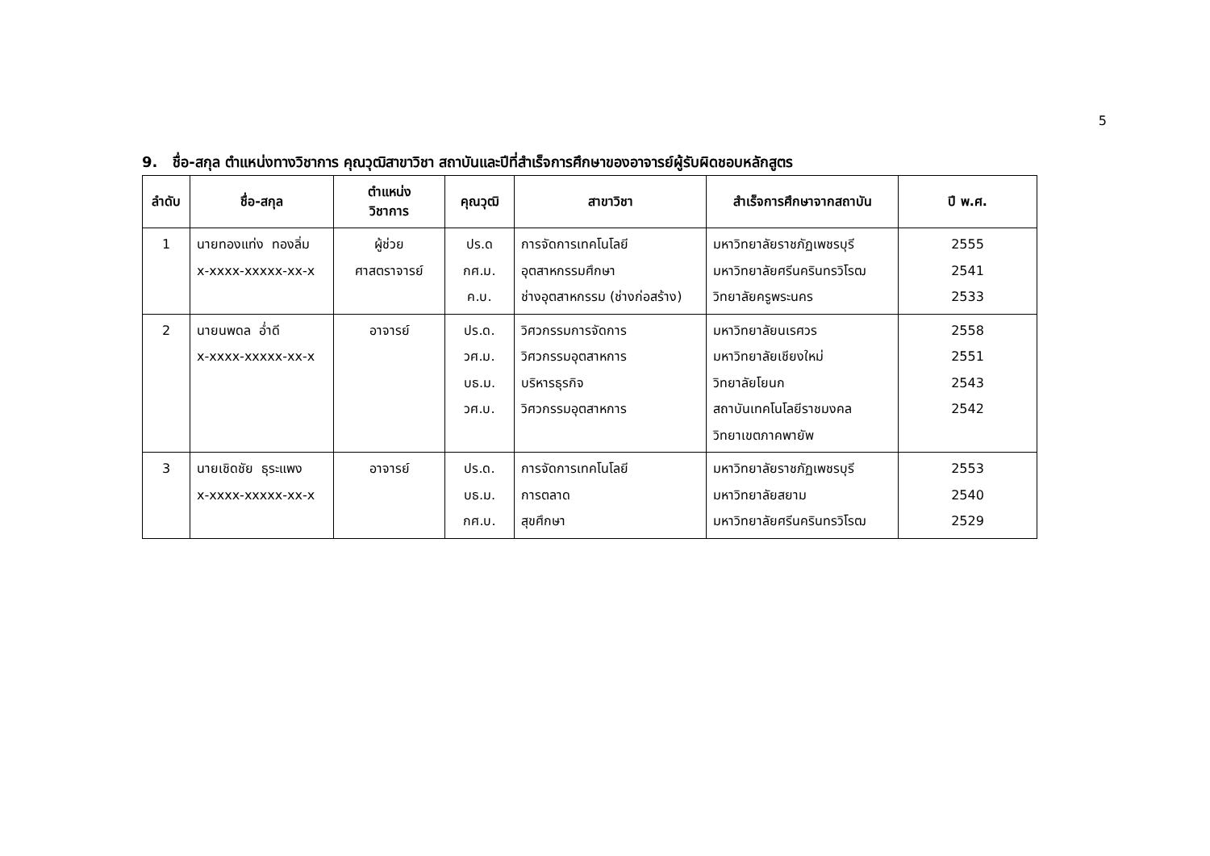5
9. ชื่อ-สกุล ตำแหน่งทางวิชาการ คุณวุฒิสาขาวิชา สถาบันและปีที่สำเร็จการศึกษาของอาจารย์ผู้รับผิดชอบหลักสูตร
| ลำดับ | ชื่อ-สกุล | ตำแหน่ง วิชาการ | คุณวุฒิ | สาขาวิชา | สำเร็จการศึกษาจากสถาบัน | ปี พ.ศ. |
| --- | --- | --- | --- | --- | --- | --- |
| 1 | นายทองแท่ง ทองลิ่ม x-xxxx-xxxxx-xx-x | ผู้ช่วย ศาสตราจารย์ | ปร.ด กศ.ม. ค.บ. | การจัดการเทคโนโลยี อุตสาหกรรมศึกษา ช่างอุตสาหกรรม (ช่างก่อสร้าง) | มหาวิทยาลัยราชภัฏเพชรบุรี มหาวิทยาลัยศรีนครินทรวิโรฒ วิทยาลัยครูพระนคร | 2555 2541 2533 |
| 2 | นายนพดล อ่ำดี x-xxxx-xxxxx-xx-x | อาจารย์ | ปร.ด. วศ.ม. บธ.ม. วศ.บ. | วิศวกรรมการจัดการ วิศวกรรมอุตสาหการ บริหารธุรกิจ วิศวกรรมอุตสาหการ | มหาวิทยาลัยนเรศวร มหาวิทยาลัยเชียงใหม่ วิทยาลัยโยนก สถาบันเทคโนโลยีราชมงคล วิทยาเขตภาคพายัพ | 2558 2551 2543 2542 |
| 3 | นายเชิดชัย ธุระแพง x-xxxx-xxxxx-xx-x | อาจารย์ | ปร.ด. บธ.ม. กศ.บ. | การจัดการเทคโนโลยี การตลาด สุขศึกษา | มหาวิทยาลัยราชภัฏเพชรบุรี มหาวิทยาลัยสยาม มหาวิทยาลัยศรีนครินทรวิโรฒ | 2553 2540 2529 |